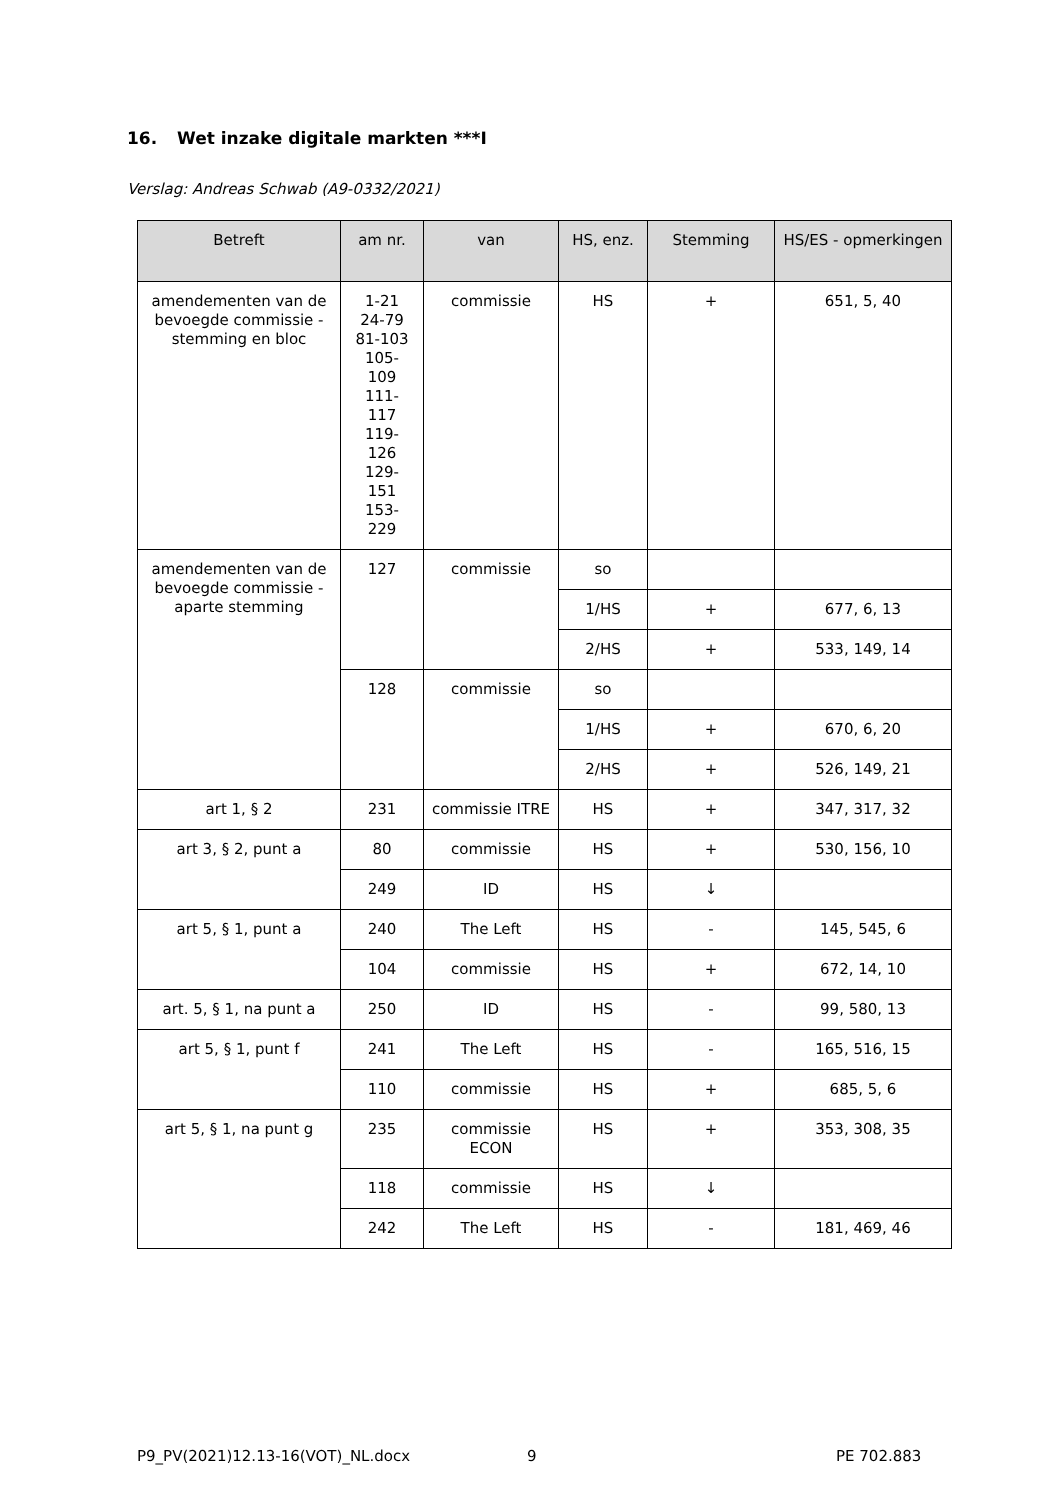16. Wet inzake digitale markten ***I
Verslag: Andreas Schwab (A9-0332/2021)
| Betreft | am nr. | van | HS, enz. | Stemming | HS/ES - opmerkingen |
| --- | --- | --- | --- | --- | --- |
| amendementen van de bevoegde commissie - stemming en bloc | 1-21 24-79 81-103 105- 109 111- 117 119- 126 129- 151 153- 229 | commissie | HS | + | 651, 5, 40 |
| amendementen van de bevoegde commissie - aparte stemming | 127 | commissie | so | | |
| | | | 1/HS | + | 677, 6, 13 |
| | | | 2/HS | + | 533, 149, 14 |
| | 128 | commissie | so | | |
| | | | 1/HS | + | 670, 6, 20 |
| | | | 2/HS | + | 526, 149, 21 |
| art 1, § 2 | 231 | commissie ITRE | HS | + | 347, 317, 32 |
| art 3, § 2, punt a | 80 | commissie | HS | + | 530, 156, 10 |
| | 249 | ID | HS | ↓ | |
| art 5, § 1, punt a | 240 | The Left | HS | - | 145, 545, 6 |
| | 104 | commissie | HS | + | 672, 14, 10 |
| art. 5, § 1, na punt a | 250 | ID | HS | - | 99, 580, 13 |
| art 5, § 1, punt f | 241 | The Left | HS | - | 165, 516, 15 |
| | 110 | commissie | HS | + | 685, 5, 6 |
| art 5, § 1, na punt g | 235 | commissie ECON | HS | + | 353, 308, 35 |
| | 118 | commissie | HS | ↓ | |
| | 242 | The Left | HS | - | 181, 469, 46 |
P9_PV(2021)12.13-16(VOT)_NL.docx
9 PE 702.883